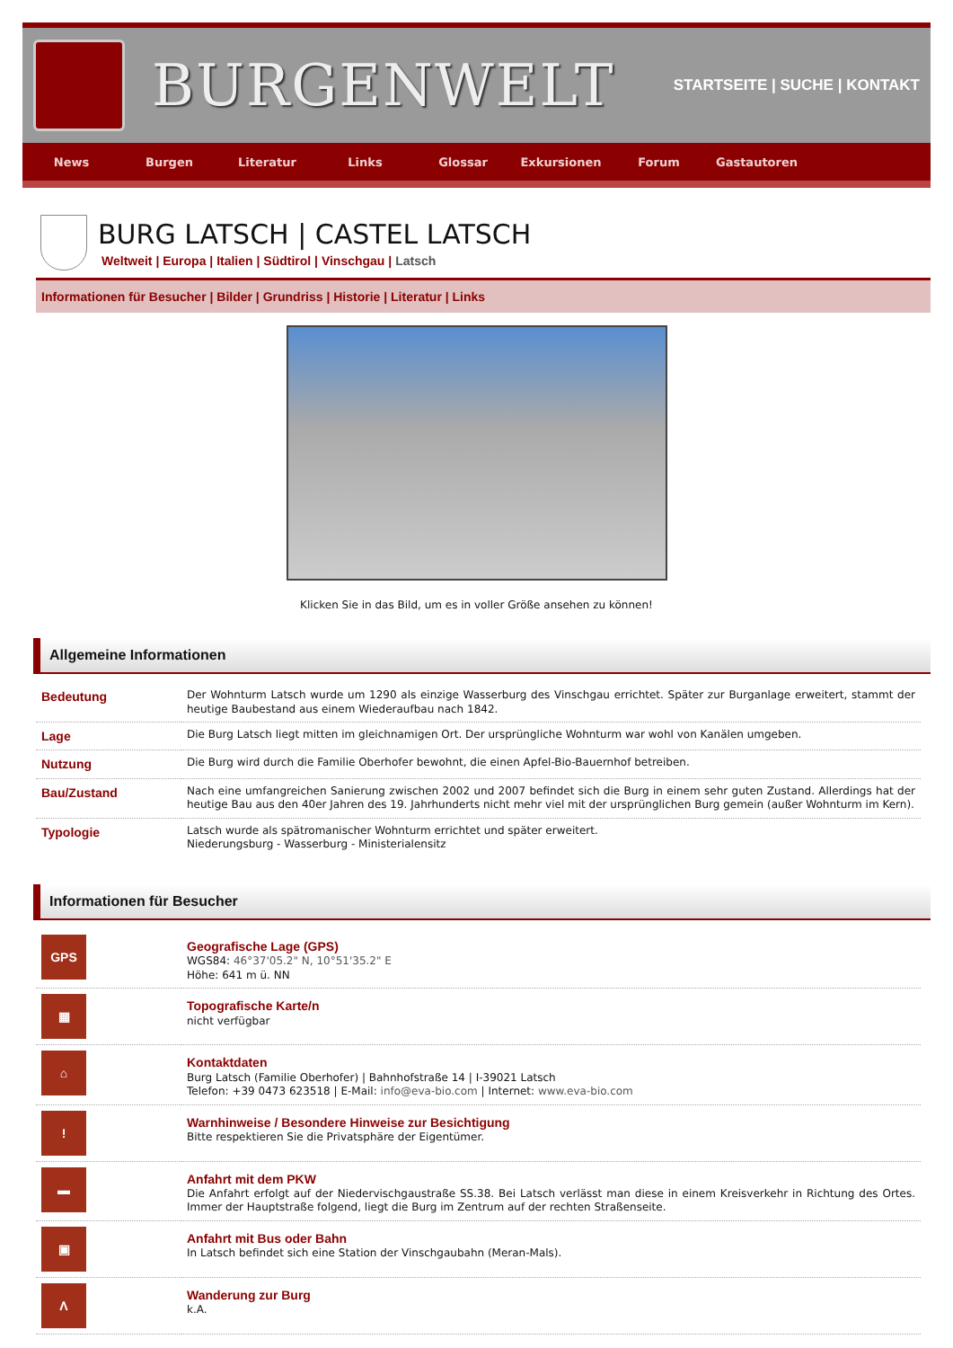BURGENWELT
STARTSEITE | SUCHE | KONTAKT
News Burgen Literatur Links Glossar Exkursionen Forum Gastautoren
BURG LATSCH | CASTEL LATSCH
Weltweit | Europa | Italien | Südtirol | Vinschgau | Latsch
Informationen für Besucher | Bilder | Grundriss | Historie | Literatur | Links
Klicken Sie in das Bild, um es in voller Größe ansehen zu können!
Allgemeine Informationen
| Bedeutung | Der Wohnturm Latsch wurde um 1290 als einzige Wasserburg des Vinschgau errichtet. Später zur Burganlage erweitert, stammt der heutige Baubestand aus einem Wiederaufbau nach 1842. |
| Lage | Die Burg Latsch liegt mitten im gleichnamigen Ort. Der ursprüngliche Wohnturm war wohl von Kanälen umgeben. |
| Nutzung | Die Burg wird durch die Familie Oberhofer bewohnt, die einen Apfel-Bio-Bauernhof betreiben. |
| Bau/Zustand | Nach eine umfangreichen Sanierung zwischen 2002 und 2007 befindet sich die Burg in einem sehr guten Zustand. Allerdings hat der heutige Bau aus den 40er Jahren des 19. Jahrhunderts nicht mehr viel mit der ursprünglichen Burg gemein (außer Wohnturm im Kern). |
| Typologie | Latsch wurde als spätromanischer Wohnturm errichtet und später erweitert. Niederungsburg - Wasserburg - Ministerialensitz |
Informationen für Besucher
| GPS | Geografische Lage (GPS) WGS84: 46°37'05.2" N, 10°51'35.2" E Höhe: 641 m ü. NN |
| ▦ | Topografische Karte/n nicht verfügbar |
| ⌂ | Kontaktdaten Burg Latsch (Familie Oberhofer) / Bahnhofstraße 14 / I-39021 Latsch Telefon: +39 0473 623518 / E-Mail: info@eva-bio.com / Internet: www.eva-bio.com |
| ! | Warnhinweise / Besondere Hinweise zur Besichtigung Bitte respektieren Sie die Privatsphäre der Eigentümer. |
| ▬ | Anfahrt mit dem PKW Die Anfahrt erfolgt auf der Niedervischgaustraße SS.38. Bei Latsch verlässt man diese in einem Kreisverkehr in Richtung des Ortes. Immer der Hauptstraße folgend, liegt die Burg im Zentrum auf der rechten Straßenseite. |
| ▣ | Anfahrt mit Bus oder Bahn In Latsch befindet sich eine Station der Vinschgaubahn (Meran-Mals). |
| Λ | Wanderung zur Burg k.A. |